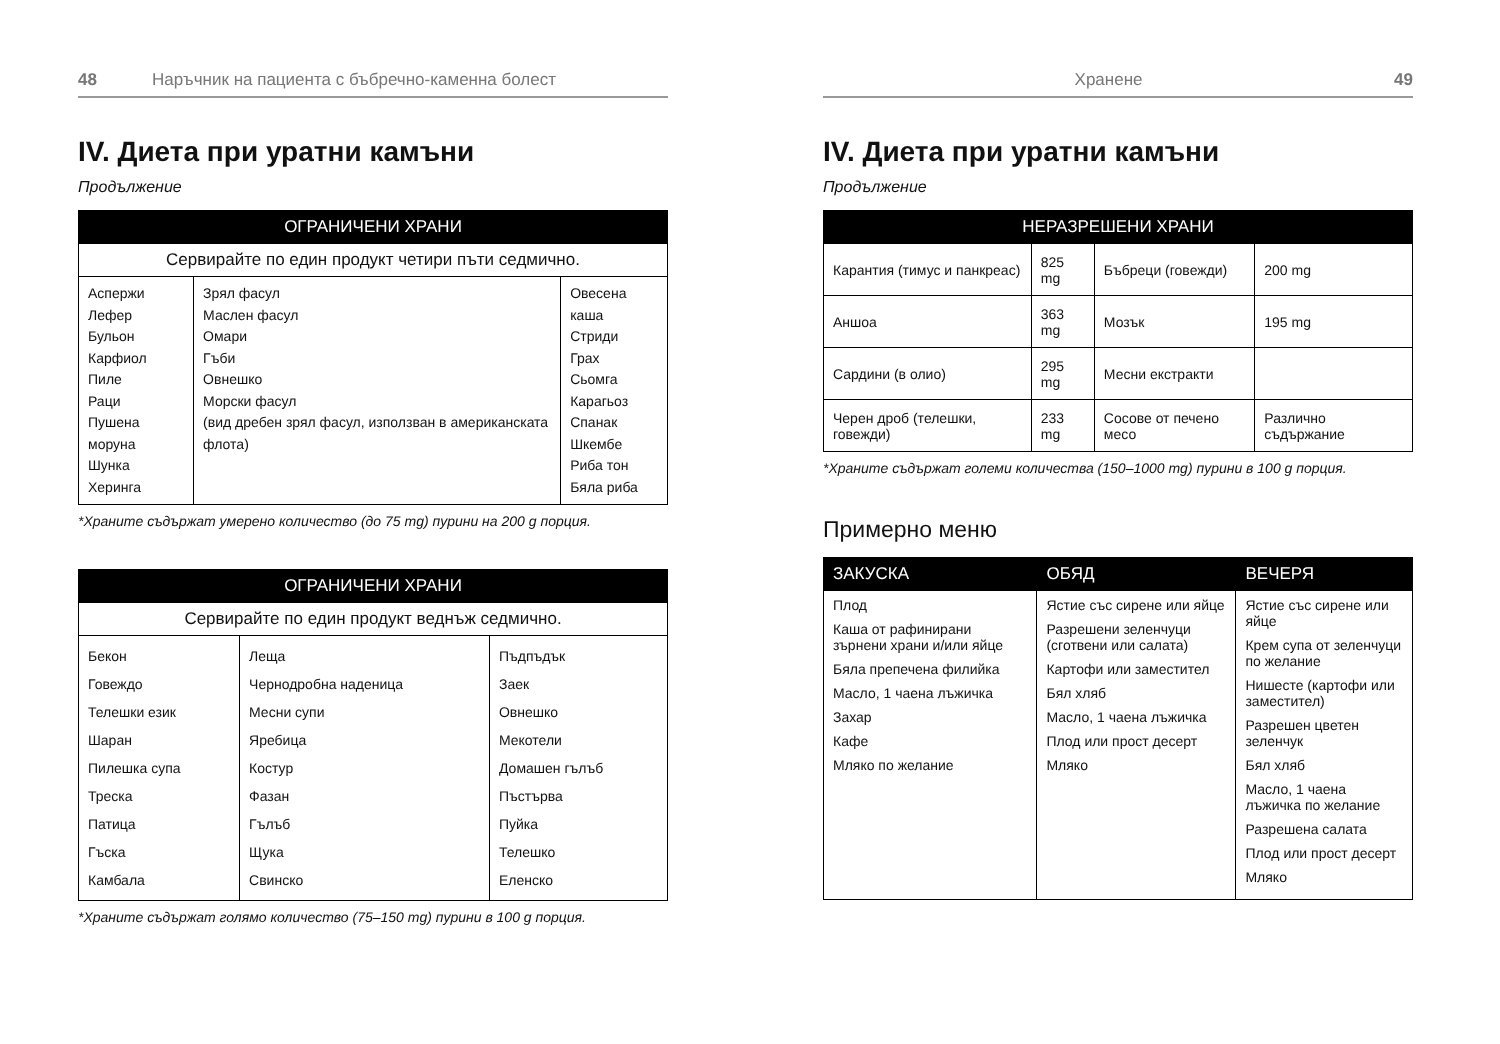48 Наръчник на пациента с бъбречно-каменна болест
IV. Диета при уратни камъни
Продължение
| ОГРАНИЧЕНИ ХРАНИ | | |
| --- | --- | --- |
| Сервирайте по един продукт четири пъти седмично. | | |
| Аспержи Лефер Бульон Карфиол Пиле Раци Пушена моруна Шунка Херинга | Зрял фасул Маслен фасул Омари Гъби Овнешко Морски фасул (вид дребен зрял фасул, използван в американската флота) | Овесена каша Стриди Грах Сьомга Карагьоз Спанак Шкембе Риба тон Бяла риба |
*Храните съдържат умерено количество (до 75 mg) пурини на 200 g порция.
| ОГРАНИЧЕНИ ХРАНИ | | |
| --- | --- | --- |
| Сервирайте по един продукт веднъж седмично. | | |
| Бекон Говеждо Телешки език Шаран Пилешка супа Треска Патица Гъска Камбала | Леща Чернодробна наденица Месни супи Яребица Костур Фазан Гълъб Щука Свинско | Пъдпъдък Заек Овнешко Мекотели Домашен гълъб Пъстърва Пуйка Телешко Еленско |
*Храните съдържат голямо количество (75–150 mg) пурини в 100 g порция.
Хранене 49
IV. Диета при уратни камъни
Продължение
| НЕРАЗРЕШЕНИ ХРАНИ | | | |
| --- | --- | --- | --- |
| Карантия (тимус и панкреас) | 825 mg | Бъбреци (говежди) | 200 mg |
| Аншоа | 363 mg | Мозък | 195 mg |
| Сардини (в олио) | 295 mg | Месни екстракти | |
| Черен дроб (телешки, говежди) | 233 mg | Сосове от печено месо | Различно съдържание |
*Храните съдържат големи количества (150–1000 mg) пурини в 100 g порция.
Примерно меню
| ЗАКУСКА | ОБЯД | ВЕЧЕРЯ |
| --- | --- | --- |
| Плод Каша от рафинирани зърнени храни и/или яйце Бяла препечена филийка Масло, 1 чаена лъжичка Захар Кафе Мляко по желание | Ястие със сирене или яйце Разрешени зеленчуци (сготвени или салата) Картофи или заместител Бял хляб Масло, 1 чаена лъжичка Плод или прост десерт Мляко | Ястие със сирене или яйце Крем супа от зеленчуци по желание Нишесте (картофи или заместител) Разрешен цветен зеленчук Бял хляб Масло, 1 чаена лъжичка по желание Разрешена салата Плод или прост десерт Мляко |